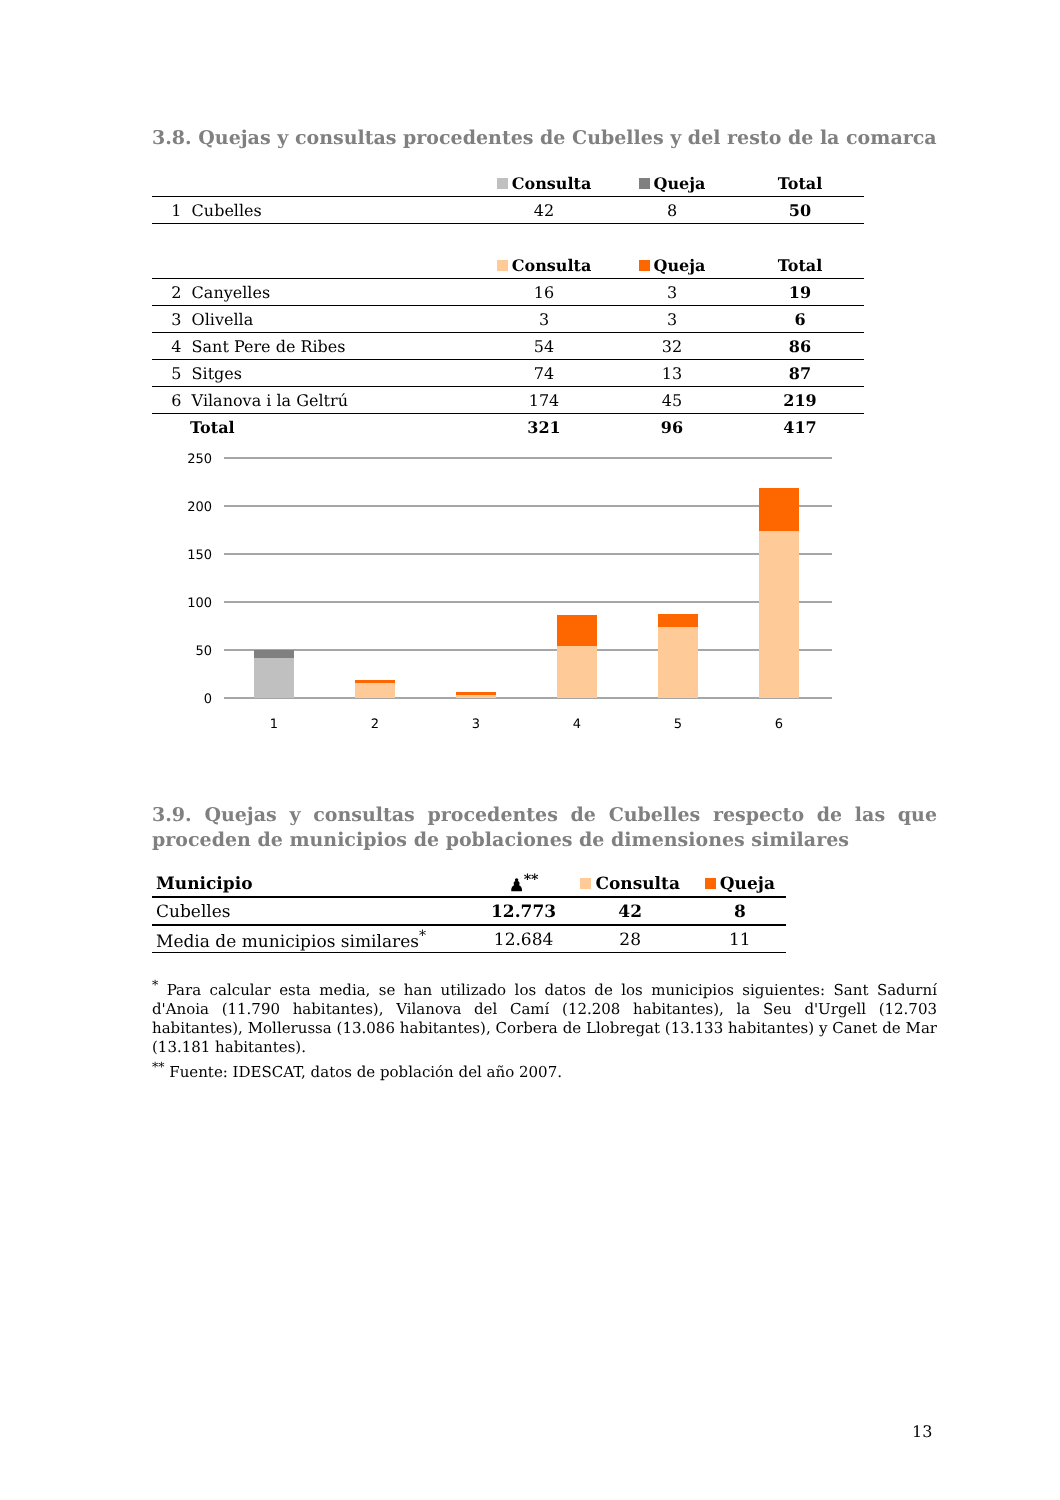3.8. Quejas y consultas procedentes de Cubelles y del resto de la comarca
| | Consulta | Queja | Total |
| --- | --- | --- | --- |
| 1 Cubelles | 42 | 8 | 50 |
| | Consulta | Queja | Total |
| 2 Canyelles | 16 | 3 | 19 |
| 3 Olivella | 3 | 3 | 6 |
| 4 Sant Pere de Ribes | 54 | 32 | 86 |
| 5 Sitges | 74 | 13 | 87 |
| 6 Vilanova i la Geltrú | 174 | 45 | 219 |
| Total | 321 | 96 | 417 |
250
200
150
100
50
0
1
2
3
4
5
6
3.9. Quejas y consultas procedentes de Cubelles respecto de las que proceden de municipios de poblaciones de dimensiones similares
| Municipio | ♟<sup>**</sup> | Consulta | Queja |
| --- | --- | --- | --- |
| Cubelles | 12.773 | 42 | 8 |
| Media de municipios similares<sup>*</sup> | 12.684 | 28 | 11 |
<sup>*</sup> Para calcular esta media, se han utilizado los datos de los municipios siguientes: Sant Sadurní d'Anoia (11.790 habitantes), Vilanova del Camí (12.208 habitantes), la Seu d'Urgell (12.703 habitantes), Mollerussa (13.086 habitantes), Corbera de Llobregat (13.133 habitantes) y Canet de Mar (13.181 habitantes).
<sup>**</sup> Fuente: IDESCAT, datos de población del año 2007.
13